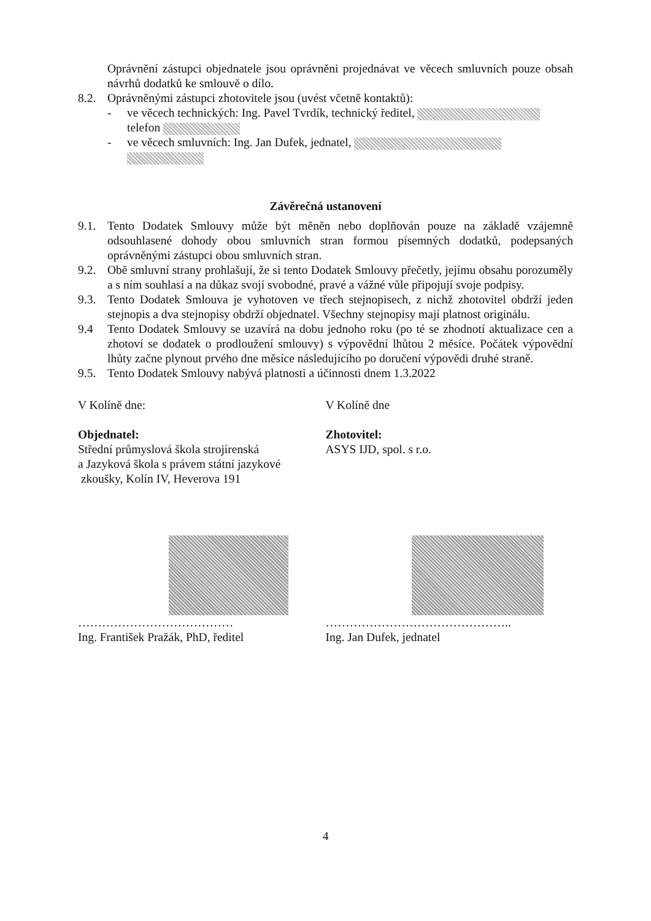Oprávnění zástupci objednatele jsou oprávněni projednávat ve věcech smluvních pouze obsah návrhů dodatků ke smlouvě o dílo.
8.2. Oprávněnými zástupci zhotovitele jsou (uvést včetně kontaktů):
- ve věcech technických: Ing. Pavel Tvrdík, technický ředitel,
telefon
- ve věcech smluvních: Ing. Jan Dufek, jednatel,
Závěrečná ustanovení
9.1. Tento Dodatek Smlouvy může být měněn nebo doplňován pouze na základě vzájemně odsouhlasené dohody obou smluvních stran formou písemných dodatků, podepsaných oprávněnými zástupci obou smluvních stran.
9.2. Obě smluvní strany prohlašují, že si tento Dodatek Smlouvy přečetly, jejímu obsahu porozuměly a s ním souhlasí a na důkaz svojí svobodné, pravé a vážné vůle připojují svoje podpisy.
9.3. Tento Dodatek Smlouva je vyhotoven ve třech stejnopisech, z nichž zhotovitel obdrží jeden stejnopis a dva stejnopisy obdrží objednatel. Všechny stejnopisy mají platnost originálu.
9.4 Tento Dodatek Smlouvy se uzavírá na dobu jednoho roku (po té se zhodnotí aktualizace cen a zhotoví se dodatek o prodloužení smlouvy) s výpovědní lhůtou 2 měsíce. Počátek výpovědní lhůty začne plynout prvého dne měsíce následujícího po doručení výpovědi druhé straně.
9.5. Tento Dodatek Smlouvy nabývá platnosti a účinnosti dnem 1.3.2022
V Kolíně dne:
Objednatel:
Střední průmyslová škola strojírenská
a Jazyková škola s právem státní jazykové
zkoušky, Kolín IV, Heverova 191
V Kolíně dne
Zhotovitel:
ASYS IJD, spol. s r.o.
…………………………………
Ing. František Pražák, PhD, ředitel
………………………………………..
Ing. Jan Dufek, jednatel
4